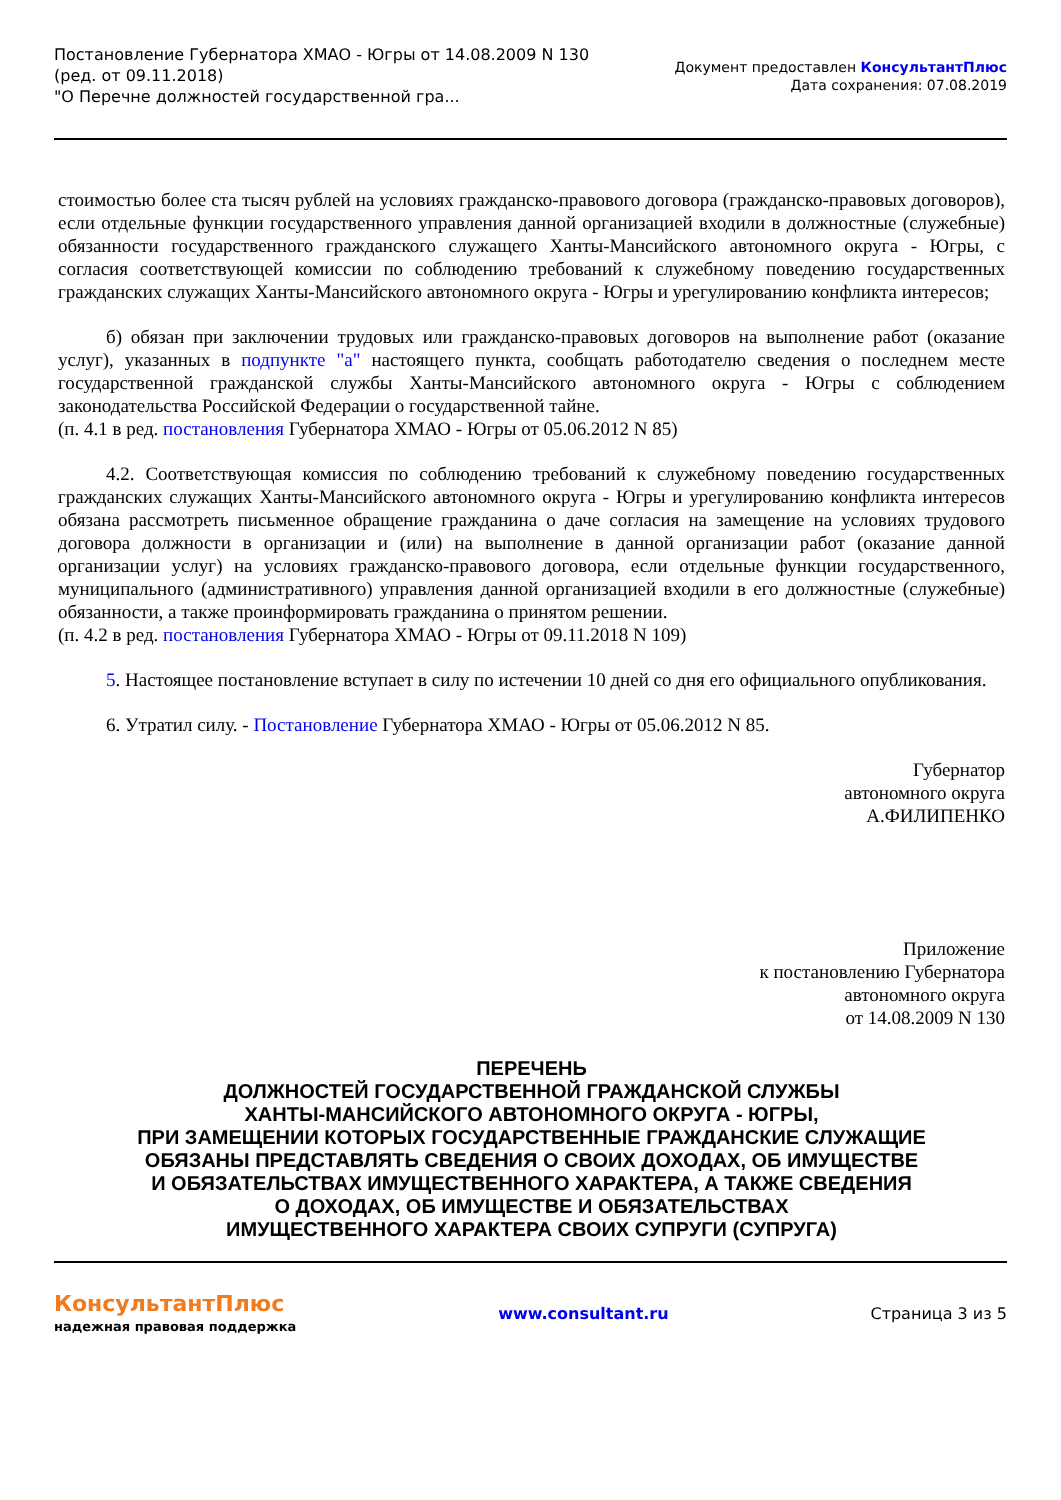Постановление Губернатора ХМАО - Югры от 14.08.2009 N 130
(ред. от 09.11.2018)
"О Перечне должностей государственной гра...
Документ предоставлен КонсультантПлюс
Дата сохранения: 07.08.2019
стоимостью более ста тысяч рублей на условиях гражданско-правового договора (гражданско-правовых договоров), если отдельные функции государственного управления данной организацией входили в должностные (служебные) обязанности государственного гражданского служащего Ханты-Мансийского автономного округа - Югры, с согласия соответствующей комиссии по соблюдению требований к служебному поведению государственных гражданских служащих Ханты-Мансийского автономного округа - Югры и урегулированию конфликта интересов;
б) обязан при заключении трудовых или гражданско-правовых договоров на выполнение работ (оказание услуг), указанных в подпункте "а" настоящего пункта, сообщать работодателю сведения о последнем месте государственной гражданской службы Ханты-Мансийского автономного округа - Югры с соблюдением законодательства Российской Федерации о государственной тайне.
(п. 4.1 в ред. постановления Губернатора ХМАО - Югры от 05.06.2012 N 85)
4.2. Соответствующая комиссия по соблюдению требований к служебному поведению государственных гражданских служащих Ханты-Мансийского автономного округа - Югры и урегулированию конфликта интересов обязана рассмотреть письменное обращение гражданина о даче согласия на замещение на условиях трудового договора должности в организации и (или) на выполнение в данной организации работ (оказание данной организации услуг) на условиях гражданско-правового договора, если отдельные функции государственного, муниципального (административного) управления данной организацией входили в его должностные (служебные) обязанности, а также проинформировать гражданина о принятом решении.
(п. 4.2 в ред. постановления Губернатора ХМАО - Югры от 09.11.2018 N 109)
5. Настоящее постановление вступает в силу по истечении 10 дней со дня его официального опубликования.
6. Утратил силу. - Постановление Губернатора ХМАО - Югры от 05.06.2012 N 85.
Губернатор
автономного округа
А.ФИЛИПЕНКО
Приложение
к постановлению Губернатора
автономного округа
от 14.08.2009 N 130
ПЕРЕЧЕНЬ
ДОЛЖНОСТЕЙ ГОСУДАРСТВЕННОЙ ГРАЖДАНСКОЙ СЛУЖБЫ
ХАНТЫ-МАНСИЙСКОГО АВТОНОМНОГО ОКРУГА - ЮГРЫ,
ПРИ ЗАМЕЩЕНИИ КОТОРЫХ ГОСУДАРСТВЕННЫЕ ГРАЖДАНСКИЕ СЛУЖАЩИЕ
ОБЯЗАНЫ ПРЕДСТАВЛЯТЬ СВЕДЕНИЯ О СВОИХ ДОХОДАХ, ОБ ИМУЩЕСТВЕ
И ОБЯЗАТЕЛЬСТВАХ ИМУЩЕСТВЕННОГО ХАРАКТЕРА, А ТАКЖЕ СВЕДЕНИЯ
О ДОХОДАХ, ОБ ИМУЩЕСТВЕ И ОБЯЗАТЕЛЬСТВАХ
ИМУЩЕСТВЕННОГО ХАРАКТЕРА СВОИХ СУПРУГИ (СУПРУГА)
КонсультантПлюс
надежная правовая поддержка
www.consultant.ru Страница 3 из 5